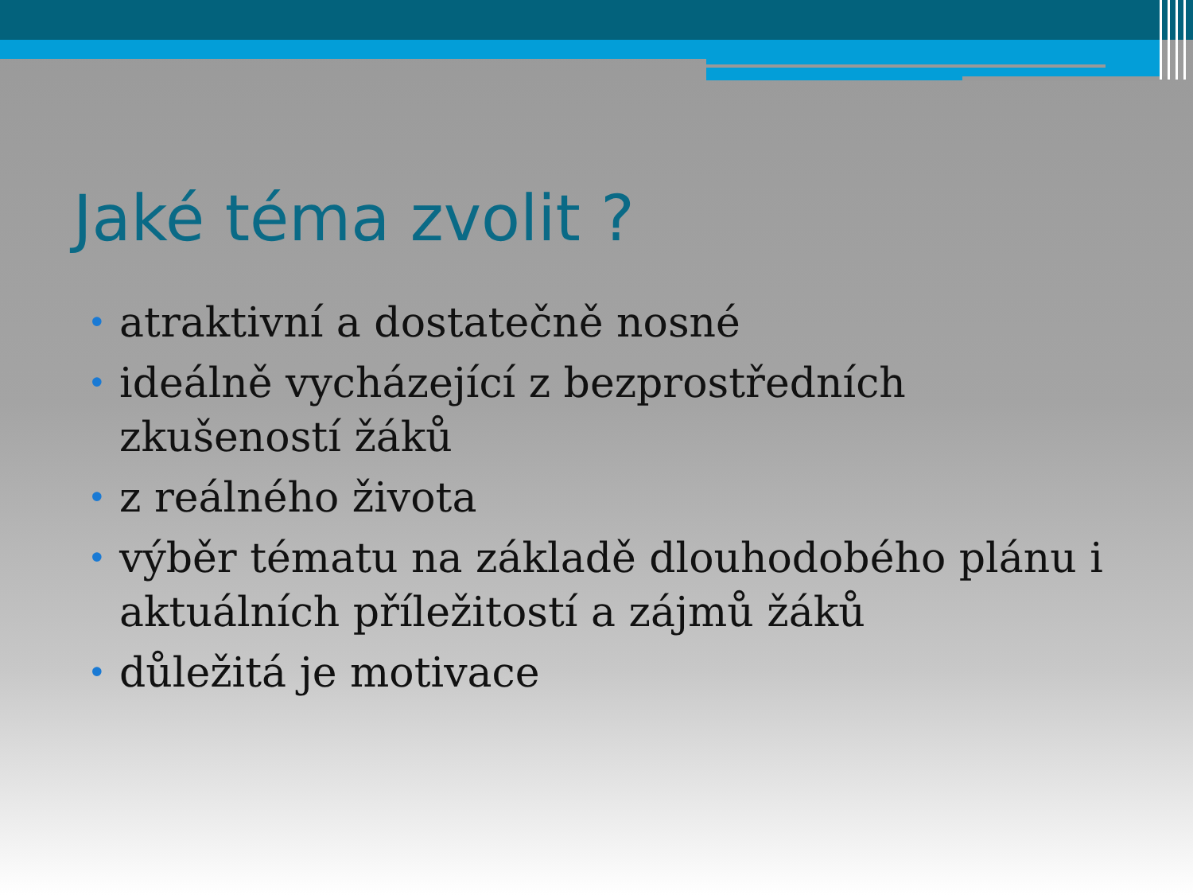Jaké téma zvolit ?
• atraktivní a dostatečně nosné
• ideálně vycházející z bezprostředních zkušeností žáků
• z reálného života
• výběr tématu na základě dlouhodobého plánu i aktuálních příležitostí a zájmů žáků
• důležitá je motivace